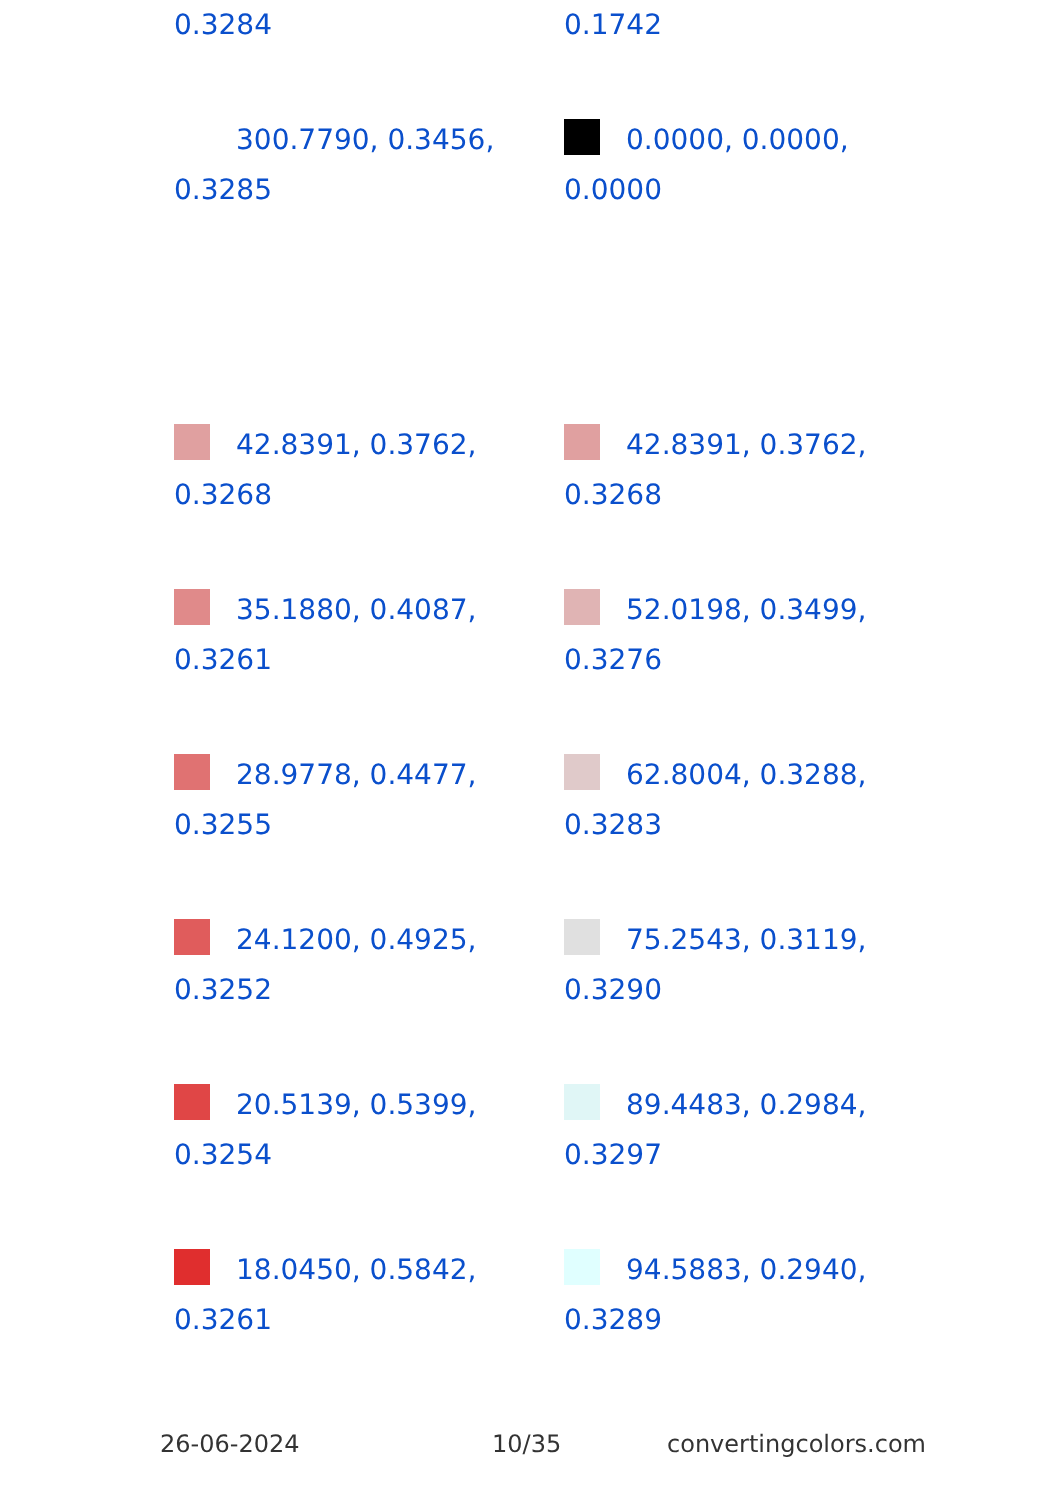0.3284 0.1742
300.7790, 0.3456, 0.3285
0.0000, 0.0000, 0.0000
42.8391, 0.3762, 0.3268
42.8391, 0.3762, 0.3268
35.1880, 0.4087, 0.3261
52.0198, 0.3499, 0.3276
28.9778, 0.4477, 0.3255
62.8004, 0.3288, 0.3283
24.1200, 0.4925, 0.3252
75.2543, 0.3119, 0.3290
20.5139, 0.5399, 0.3254
89.4483, 0.2984, 0.3297
18.0450, 0.5842, 0.3261
94.5883, 0.2940, 0.3289
26-06-2024 10/35 convertingcolors.com